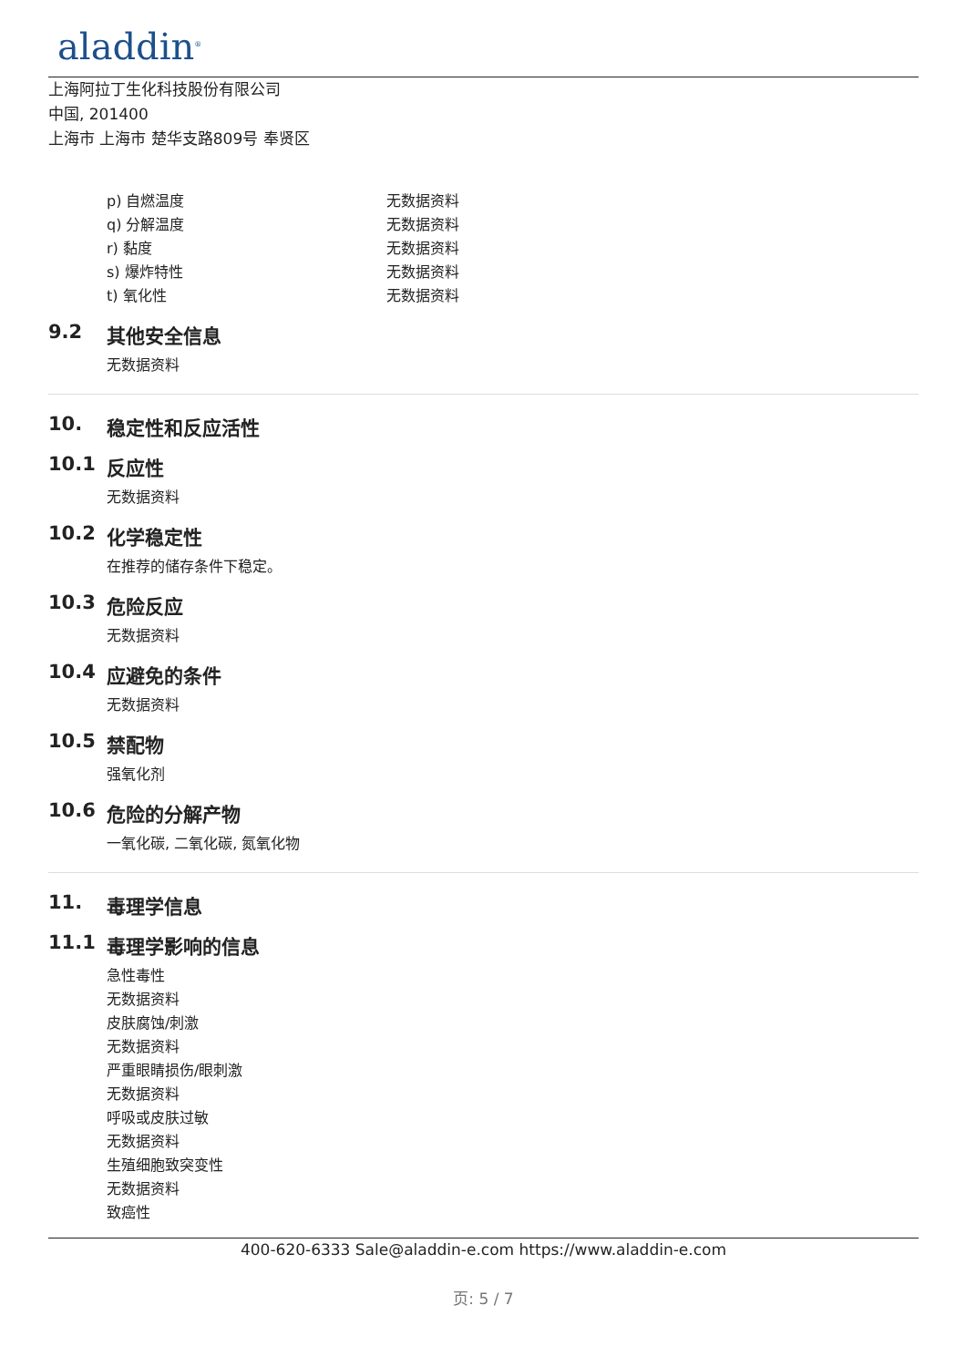aladdin<sup>®</sup>
上海阿拉丁生化科技股份有限公司
中国, 201400
上海市 上海市 楚华支路809号 奉贤区
p) 自燃温度 无数据资料
q) 分解温度 无数据资料
r) 黏度 无数据资料
s) 爆炸特性 无数据资料
t) 氧化性 无数据资料
9.2 其他安全信息
无数据资料
10. 稳定性和反应活性
10.1 反应性
无数据资料
10.2 化学稳定性
在推荐的储存条件下稳定。
10.3 危险反应
无数据资料
10.4 应避免的条件
无数据资料
10.5 禁配物
强氧化剂
10.6 危险的分解产物
一氧化碳, 二氧化碳, 氮氧化物
11. 毒理学信息
11.1 毒理学影响的信息
急性毒性
无数据资料
皮肤腐蚀/刺激
无数据资料
严重眼睛损伤/眼刺激
无数据资料
呼吸或皮肤过敏
无数据资料
生殖细胞致突变性
无数据资料
致癌性
400-620-6333 Sale@aladdin-e.com https://www.aladdin-e.com
页: 5 / 7